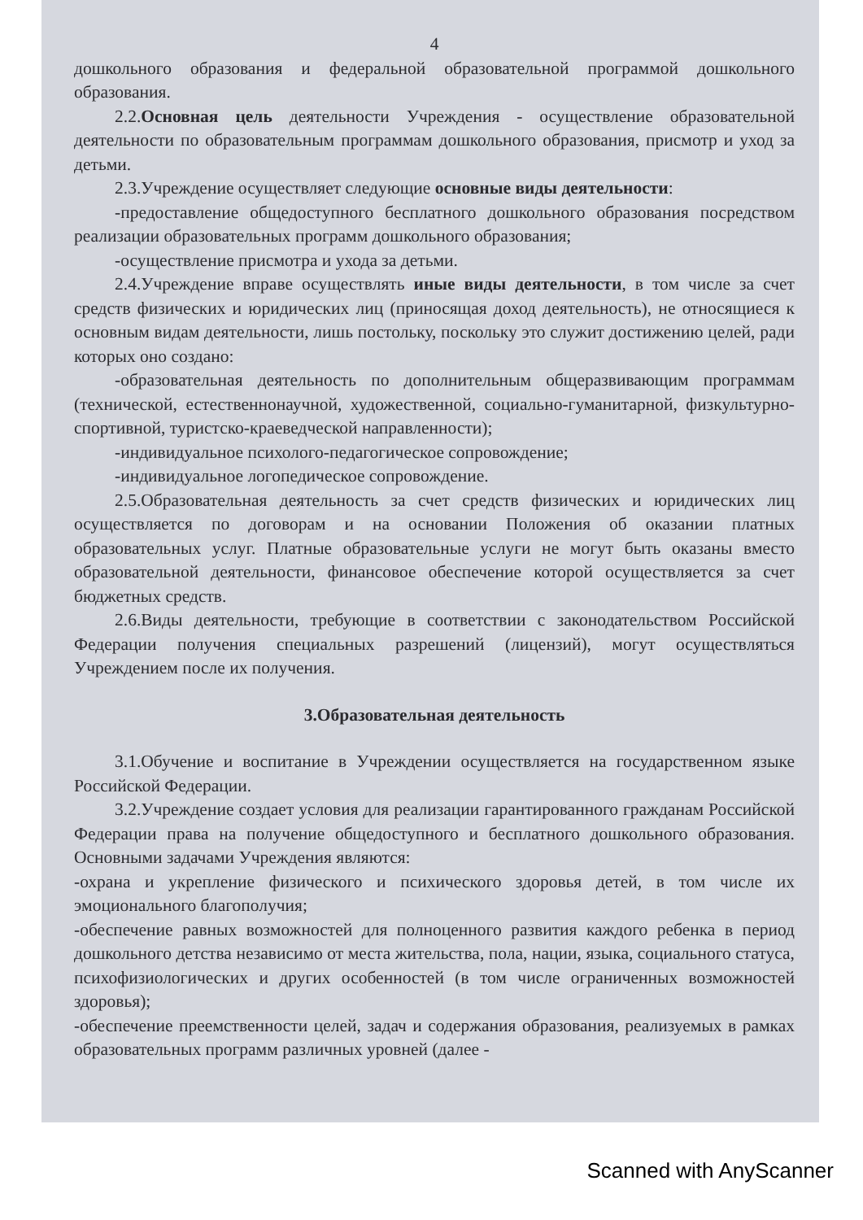4
дошкольного образования и федеральной образовательной программой дошкольного образования.
2.2.Основная цель деятельности Учреждения - осуществление образовательной деятельности по образовательным программам дошкольного образования, присмотр и уход за детьми.
2.3.Учреждение осуществляет следующие основные виды деятельности:
-предоставление общедоступного бесплатного дошкольного образования посредством реализации образовательных программ дошкольного образования;
-осуществление присмотра и ухода за детьми.
2.4.Учреждение вправе осуществлять иные виды деятельности, в том числе за счет средств физических и юридических лиц (приносящая доход деятельность), не относящиеся к основным видам деятельности, лишь постольку, поскольку это служит достижению целей, ради которых оно создано:
-образовательная деятельность по дополнительным общеразвивающим программам (технической, естественнонаучной, художественной, социально-гуманитарной, физкультурно-спортивной, туристско-краеведческой направленности);
-индивидуальное психолого-педагогическое сопровождение;
-индивидуальное логопедическое сопровождение.
2.5.Образовательная деятельность за счет средств физических и юридических лиц осуществляется по договорам и на основании Положения об оказании платных образовательных услуг. Платные образовательные услуги не могут быть оказаны вместо образовательной деятельности, финансовое обеспечение которой осуществляется за счет бюджетных средств.
2.6.Виды деятельности, требующие в соответствии с законодательством Российской Федерации получения специальных разрешений (лицензий), могут осуществляться Учреждением после их получения.
3.Образовательная деятельность
3.1.Обучение и воспитание в Учреждении осуществляется на государственном языке Российской Федерации.
3.2.Учреждение создает условия для реализации гарантированного гражданам Российской Федерации права на получение общедоступного и бесплатного дошкольного образования. Основными задачами Учреждения являются:
-охрана и укрепление физического и психического здоровья детей, в том числе их эмоционального благополучия;
-обеспечение равных возможностей для полноценного развития каждого ребенка в период дошкольного детства независимо от места жительства, пола, нации, языка, социального статуса, психофизиологических и других особенностей (в том числе ограниченных возможностей здоровья);
-обеспечение преемственности целей, задач и содержания образования, реализуемых в рамках образовательных программ различных уровней (далее -
Scanned with AnyScanner